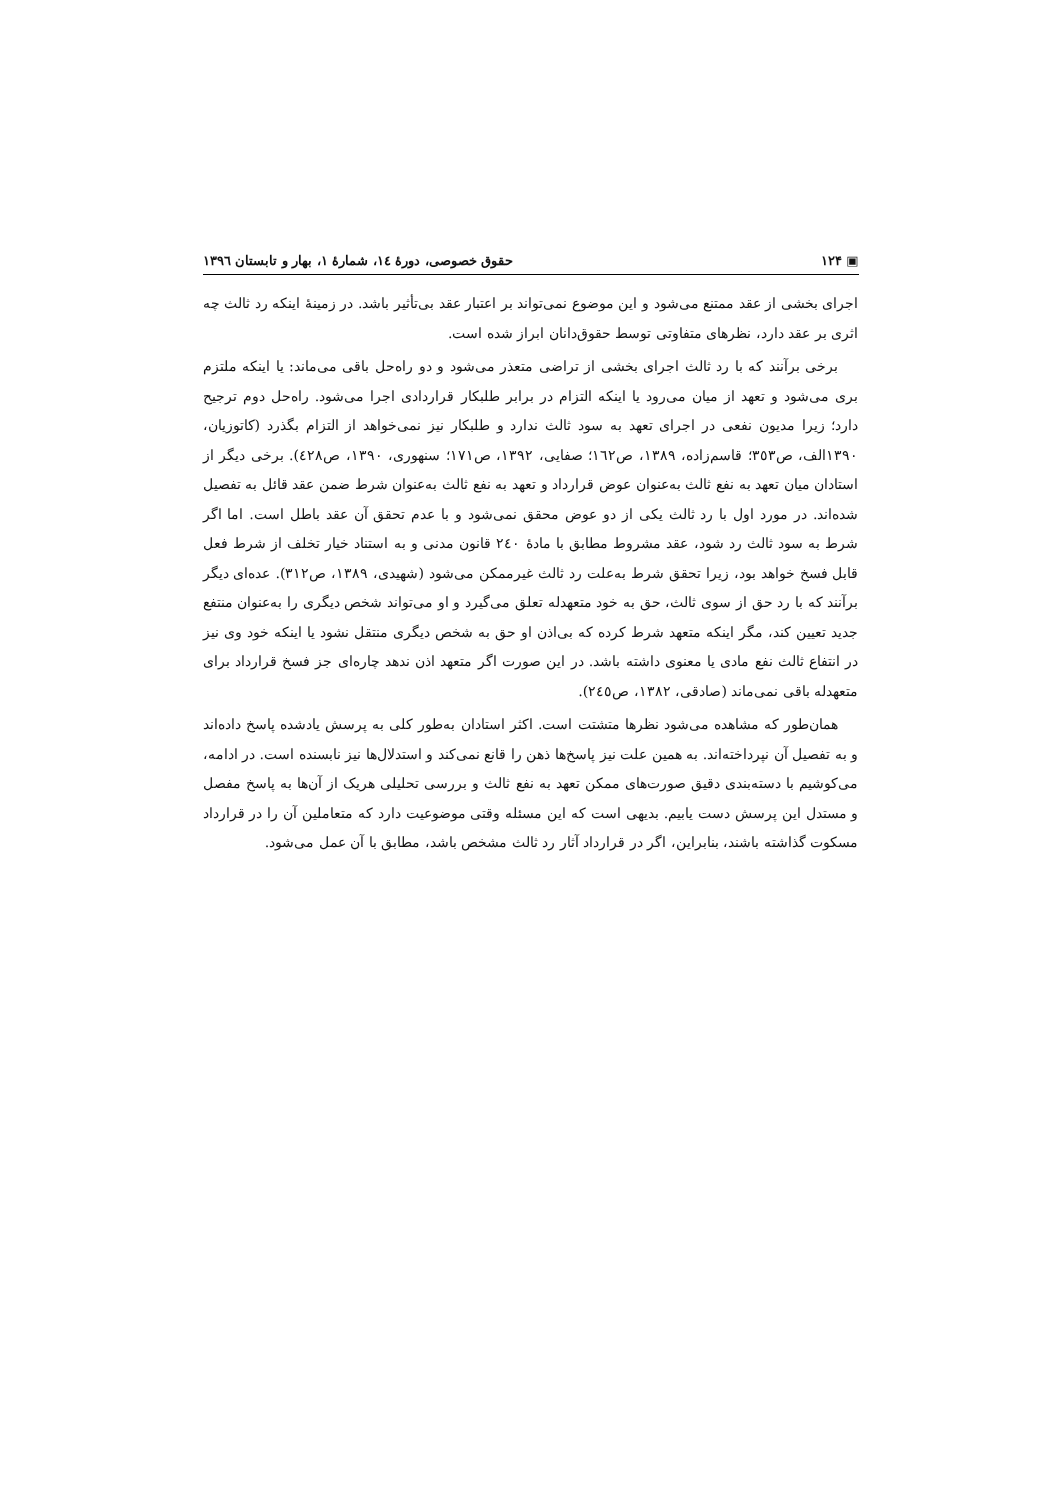▣ ۱۲۴ حقوق خصوصی، دورهٔ ١٤، شمارهٔ ١، بهار و تابستان ١٣٩٦
اجرای بخشی از عقد ممتنع می‌شود و این موضوع نمی‌تواند بر اعتبار عقد بی‌تأثیر باشد. در زمینهٔ اینکه رد ثالث چه اثری بر عقد دارد، نظرهای متفاوتی توسط حقوق‌دانان ابراز شده است.
برخی برآنند که با رد ثالث اجرای بخشی از تراضی متعذر می‌شود و دو راه‌حل باقی می‌ماند: یا اینکه ملتزم بری می‌شود و تعهد از میان می‌رود یا اینکه التزام در برابر طلبکار قراردادی اجرا می‌شود. راه‌حل دوم ترجیح دارد؛ زیرا مدیون نفعی در اجرای تعهد به سود ثالث ندارد و طلبکار نیز نمی‌خواهد از التزام بگذرد (کاتوزیان، ١٣٩٠الف، ص٣٥٣؛ قاسم‌زاده، ١٣٨٩، ص١٦٢؛ صفایی، ١٣٩٢، ص١٧١؛ سنهوری، ١٣٩٠، ص٤٢٨). برخی دیگر از استادان میان تعهد به نفع ثالث به‌عنوان عوض قرارداد و تعهد به نفع ثالث به‌عنوان شرط ضمن عقد قائل به تفصیل شده‌اند. در مورد اول با رد ثالث یکی از دو عوض محقق نمی‌شود و با عدم تحقق آن عقد باطل است. اما اگر شرط به سود ثالث رد شود، عقد مشروط مطابق با مادهٔ ٢٤٠ قانون مدنی و به استناد خیار تخلف از شرط فعل قابل فسخ خواهد بود، زیرا تحقق شرط به‌علت رد ثالث غیرممکن می‌شود (شهیدی، ١٣٨٩، ص٣١٢). عده‌ای دیگر برآنند که با رد حق از سوی ثالث، حق به خود متعهدله تعلق می‌گیرد و او می‌تواند شخص دیگری را به‌عنوان منتفع جدید تعیین کند، مگر اینکه متعهد شرط کرده که بی‌اذن او حق به شخص دیگری منتقل نشود یا اینکه خود وی نیز در انتفاع ثالث نفع مادی یا معنوی داشته باشد. در این صورت اگر متعهد اذن ندهد چاره‌ای جز فسخ قرارداد برای متعهدله باقی نمی‌ماند (صادقی، ١٣٨٢، ص٢٤٥).
همان‌طور که مشاهده می‌شود نظرها متشتت است. اکثر استادان به‌طور کلی به پرسش یادشده پاسخ داده‌اند و به تفصیل آن نپرداخته‌اند. به همین علت نیز پاسخ‌ها ذهن را قانع نمی‌کند و استدلال‌ها نیز نابسنده است. در ادامه، می‌کوشیم با دسته‌بندی دقیق صورت‌های ممکن تعهد به نفع ثالث و بررسی تحلیلی هریک از آن‌ها به پاسخ مفصل و مستدل این پرسش دست یابیم. بدیهی است که این مسئله وقتی موضوعیت دارد که متعاملین آن را در قرارداد مسکوت گذاشته باشند، بنابراین، اگر در قرارداد آثار رد ثالث مشخص باشد، مطابق با آن عمل می‌شود.